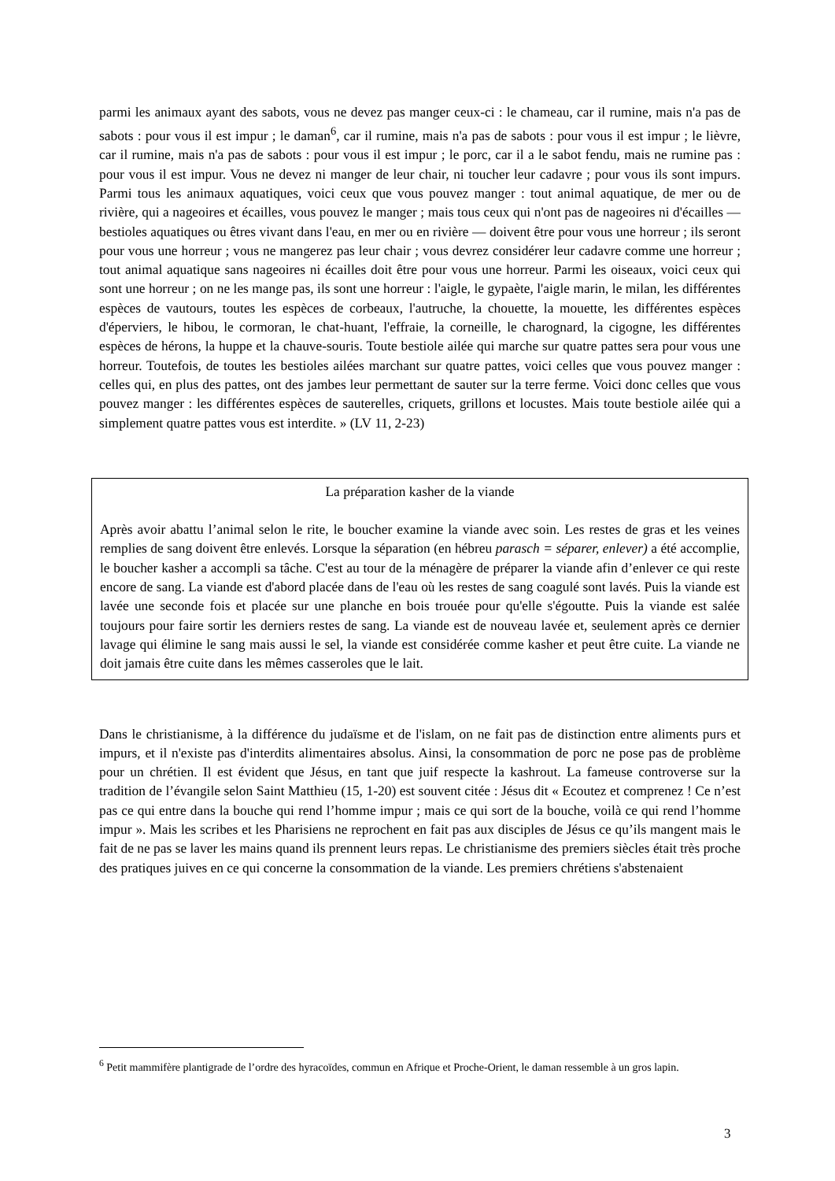parmi les animaux ayant des sabots, vous ne devez pas manger ceux-ci : le chameau, car il rumine, mais n'a pas de sabots : pour vous il est impur ; le daman<sup>6</sup>, car il rumine, mais n'a pas de sabots : pour vous il est impur ; le lièvre, car il rumine, mais n'a pas de sabots : pour vous il est impur ; le porc, car il a le sabot fendu, mais ne rumine pas : pour vous il est impur. Vous ne devez ni manger de leur chair, ni toucher leur cadavre ; pour vous ils sont impurs. Parmi tous les animaux aquatiques, voici ceux que vous pouvez manger : tout animal aquatique, de mer ou de rivière, qui a nageoires et écailles, vous pouvez le manger ; mais tous ceux qui n'ont pas de nageoires ni d'écailles — bestioles aquatiques ou êtres vivant dans l'eau, en mer ou en rivière — doivent être pour vous une horreur ; ils seront pour vous une horreur ; vous ne mangerez pas leur chair ; vous devrez considérer leur cadavre comme une horreur ; tout animal aquatique sans nageoires ni écailles doit être pour vous une horreur. Parmi les oiseaux, voici ceux qui sont une horreur ; on ne les mange pas, ils sont une horreur : l'aigle, le gypaète, l'aigle marin, le milan, les différentes espèces de vautours, toutes les espèces de corbeaux, l'autruche, la chouette, la mouette, les différentes espèces d'éperviers, le hibou, le cormoran, le chat-huant, l'effraie, la corneille, le charognard, la cigogne, les différentes espèces de hérons, la huppe et la chauve-souris. Toute bestiole ailée qui marche sur quatre pattes sera pour vous une horreur. Toutefois, de toutes les bestioles ailées marchant sur quatre pattes, voici celles que vous pouvez manger : celles qui, en plus des pattes, ont des jambes leur permettant de sauter sur la terre ferme. Voici donc celles que vous pouvez manger : les différentes espèces de sauterelles, criquets, grillons et locustes. Mais toute bestiole ailée qui a simplement quatre pattes vous est interdite. » (LV 11, 2-23)
La préparation kasher de la viande
Après avoir abattu l’animal selon le rite, le boucher examine la viande avec soin. Les restes de gras et les veines remplies de sang doivent être enlevés. Lorsque la séparation (en hébreu parasch = séparer, enlever) a été accomplie, le boucher kasher a accompli sa tâche. C'est au tour de la ménagère de préparer la viande afin d’enlever ce qui reste encore de sang. La viande est d'abord placée dans de l'eau où les restes de sang coagulé sont lavés. Puis la viande est lavée une seconde fois et placée sur une planche en bois trouée pour qu'elle s'égoutte. Puis la viande est salée toujours pour faire sortir les derniers restes de sang. La viande est de nouveau lavée et, seulement après ce dernier lavage qui élimine le sang mais aussi le sel, la viande est considérée comme kasher et peut être cuite. La viande ne doit jamais être cuite dans les mêmes casseroles que le lait.
Dans le christianisme, à la différence du judaïsme et de l'islam, on ne fait pas de distinction entre aliments purs et impurs, et il n'existe pas d'interdits alimentaires absolus. Ainsi, la consommation de porc ne pose pas de problème pour un chrétien. Il est évident que Jésus, en tant que juif respecte la kashrout. La fameuse controverse sur la tradition de l’évangile selon Saint Matthieu (15, 1-20) est souvent citée : Jésus dit « Ecoutez et comprenez ! Ce n’est pas ce qui entre dans la bouche qui rend l’homme impur ; mais ce qui sort de la bouche, voilà ce qui rend l’homme impur ». Mais les scribes et les Pharisiens ne reprochent en fait pas aux disciples de Jésus ce qu’ils mangent mais le fait de ne pas se laver les mains quand ils prennent leurs repas. Le christianisme des premiers siècles était très proche des pratiques juives en ce qui concerne la consommation de la viande. Les premiers chrétiens s'abstenaient
<sup>6</sup> Petit mammifère plantigrade de l’ordre des hyracoïdes, commun en Afrique et Proche-Orient, le daman ressemble à un gros lapin.
3